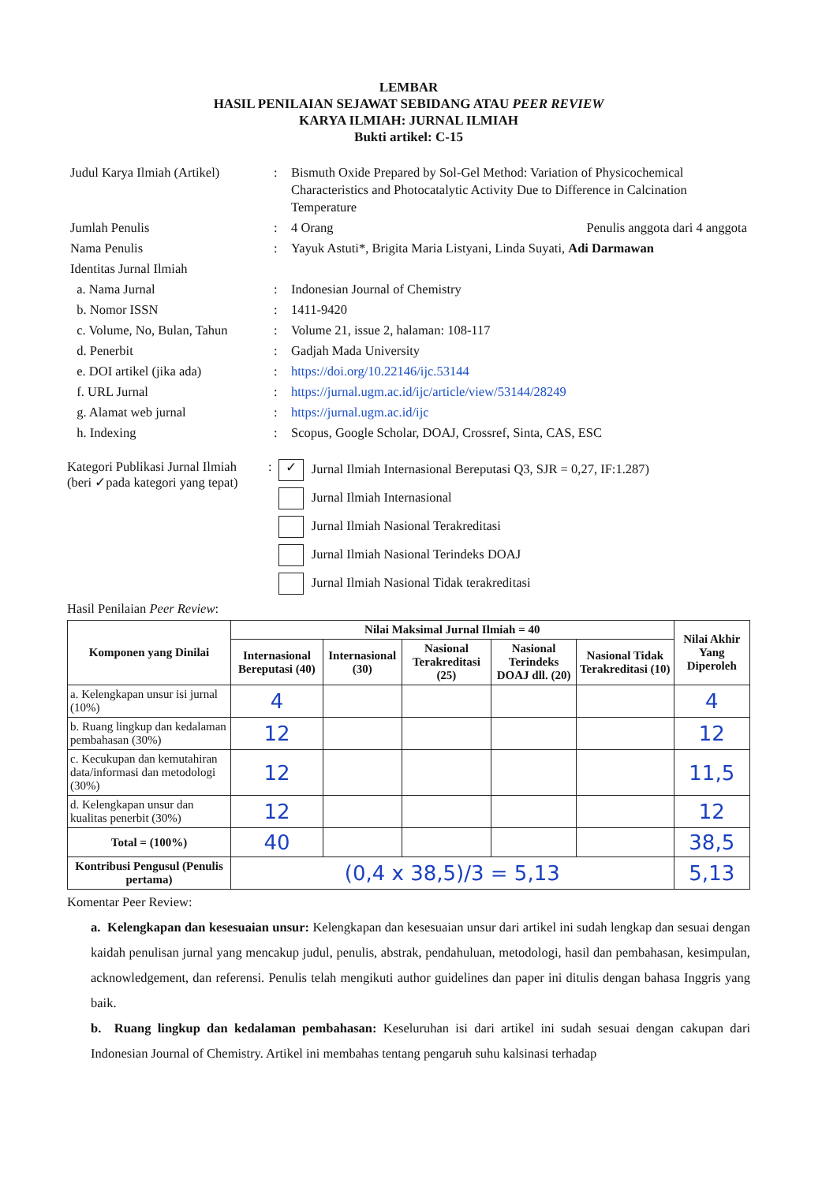LEMBAR
HASIL PENILAIAN SEJAWAT SEBIDANG ATAU PEER REVIEW
KARYA ILMIAH: JURNAL ILMIAH
Bukti artikel: C-15
| Judul Karya Ilmiah (Artikel) | : | Bismuth Oxide Prepared by Sol-Gel Method: Variation of Physicochemical Characteristics and Photocatalytic Activity Due to Difference in Calcination Temperature |
| Jumlah Penulis | : | 4 Orang Penulis anggota dari 4 anggota |
| Nama Penulis | : | Yayuk Astuti*, Brigita Maria Listyani, Linda Suyati, Adi Darmawan |
| Identitas Jurnal Ilmiah | | |
| a. Nama Jurnal | : | Indonesian Journal of Chemistry |
| b. Nomor ISSN | : | 1411-9420 |
| c. Volume, No, Bulan, Tahun | : | Volume 21, issue 2, halaman: 108-117 |
| d. Penerbit | : | Gadjah Mada University |
| e. DOI artikel (jika ada) | : | https://doi.org/10.22146/ijc.53144 |
| f. URL Jurnal | : | https://jurnal.ugm.ac.id/ijc/article/view/53144/28249 |
| g. Alamat web jurnal | : | https://jurnal.ugm.ac.id/ijc |
| h. Indexing | : | Scopus, Google Scholar, DOAJ, Crossref, Sinta, CAS, ESC |
Kategori Publikasi Jurnal Ilmiah
(beri ✓pada kategori yang tepat)
:
✓ Jurnal Ilmiah Internasional Bereputasi Q3, SJR = 0,27, IF:1.287)
Jurnal Ilmiah Internasional
Jurnal Ilmiah Nasional Terakreditasi
Jurnal Ilmiah Nasional Terindeks DOAJ
Jurnal Ilmiah Nasional Tidak terakreditasi
Hasil Penilaian Peer Review:
| Komponen yang Dinilai | Nilai Maksimal Jurnal Ilmiah = 40 | | | | | Nilai Akhir Yang Diperoleh |
| --- | --- | --- | --- | --- | --- | --- |
| | Internasional Bereputasi (40) | Internasional (30) | Nasional Terakreditasi (25) | Nasional Terindeks DOAJ dll. (20) | Nasional Tidak Terakreditasi (10) | |
| a. Kelengkapan unsur isi jurnal (10%) | 4 | | | | | 4 |
| b. Ruang lingkup dan kedalaman pembahasan (30%) | 12 | | | | | 12 |
| c. Kecukupan dan kemutahiran data/informasi dan metodologi (30%) | 12 | | | | | 11,5 |
| d. Kelengkapan unsur dan kualitas penerbit (30%) | 12 | | | | | 12 |
| Total = (100%) | 40 | | | | | 38,5 |
| Kontribusi Pengusul (Penulis pertama) | (0,4 x 38,5)/3 = 5,13 | | | | | 5,13 |
Komentar Peer Review:
a. Kelengkapan dan kesesuaian unsur: Kelengkapan dan kesesuaian unsur dari artikel ini sudah lengkap dan sesuai dengan kaidah penulisan jurnal yang mencakup judul, penulis, abstrak, pendahuluan, metodologi, hasil dan pembahasan, kesimpulan, acknowledgement, dan referensi. Penulis telah mengikuti author guidelines dan paper ini ditulis dengan bahasa Inggris yang baik.
b. Ruang lingkup dan kedalaman pembahasan: Keseluruhan isi dari artikel ini sudah sesuai dengan cakupan dari Indonesian Journal of Chemistry. Artikel ini membahas tentang pengaruh suhu kalsinasi terhadap